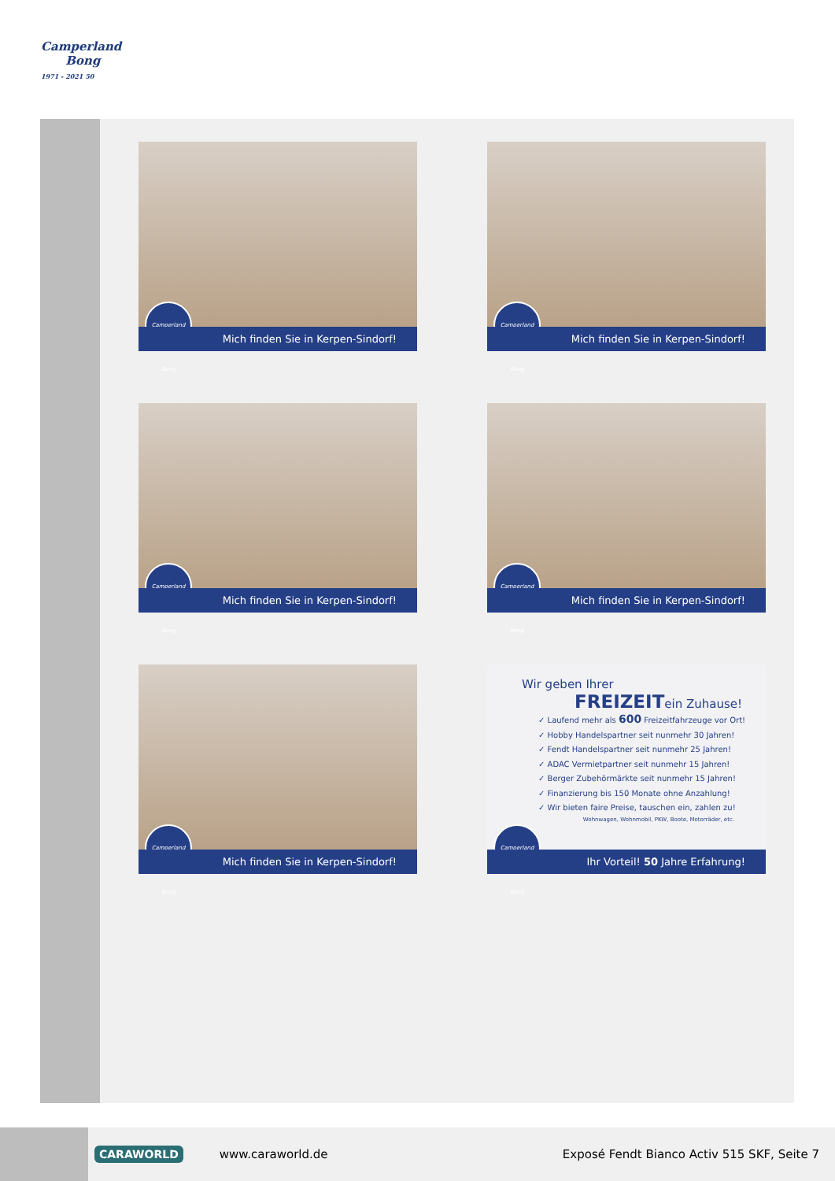Camperland
Bong
1971 - 2021 50
Camperland Bong
Mich finden Sie in Kerpen-Sindorf!
Camperland Bong
Mich finden Sie in Kerpen-Sindorf!
Camperland Bong
Mich finden Sie in Kerpen-Sindorf!
Camperland Bong
Mich finden Sie in Kerpen-Sindorf!
Camperland Bong
Mich finden Sie in Kerpen-Sindorf!
Wir geben Ihrer
FREIZEITein Zuhause!
✓ Laufend mehr als 600 Freizeitfahrzeuge vor Ort!
✓ Hobby Handelspartner seit nunmehr 30 Jahren!
✓ Fendt Handelspartner seit nunmehr 25 Jahren!
✓ ADAC Vermietpartner seit nunmehr 15 Jahren!
✓ Berger Zubehörmärkte seit nunmehr 15 Jahren!
✓ Finanzierung bis 150 Monate ohne Anzahlung!
✓ Wir bieten faire Preise, tauschen ein, zahlen zu!
Wohnwagen, Wohnmobil, PKW, Boote, Motorräder, etc.
Camperland Bong
Ihr Vorteil! 50 Jahre Erfahrung!
CARAWORLD
www.caraworld.de
Exposé Fendt Bianco Activ 515 SKF, Seite 7